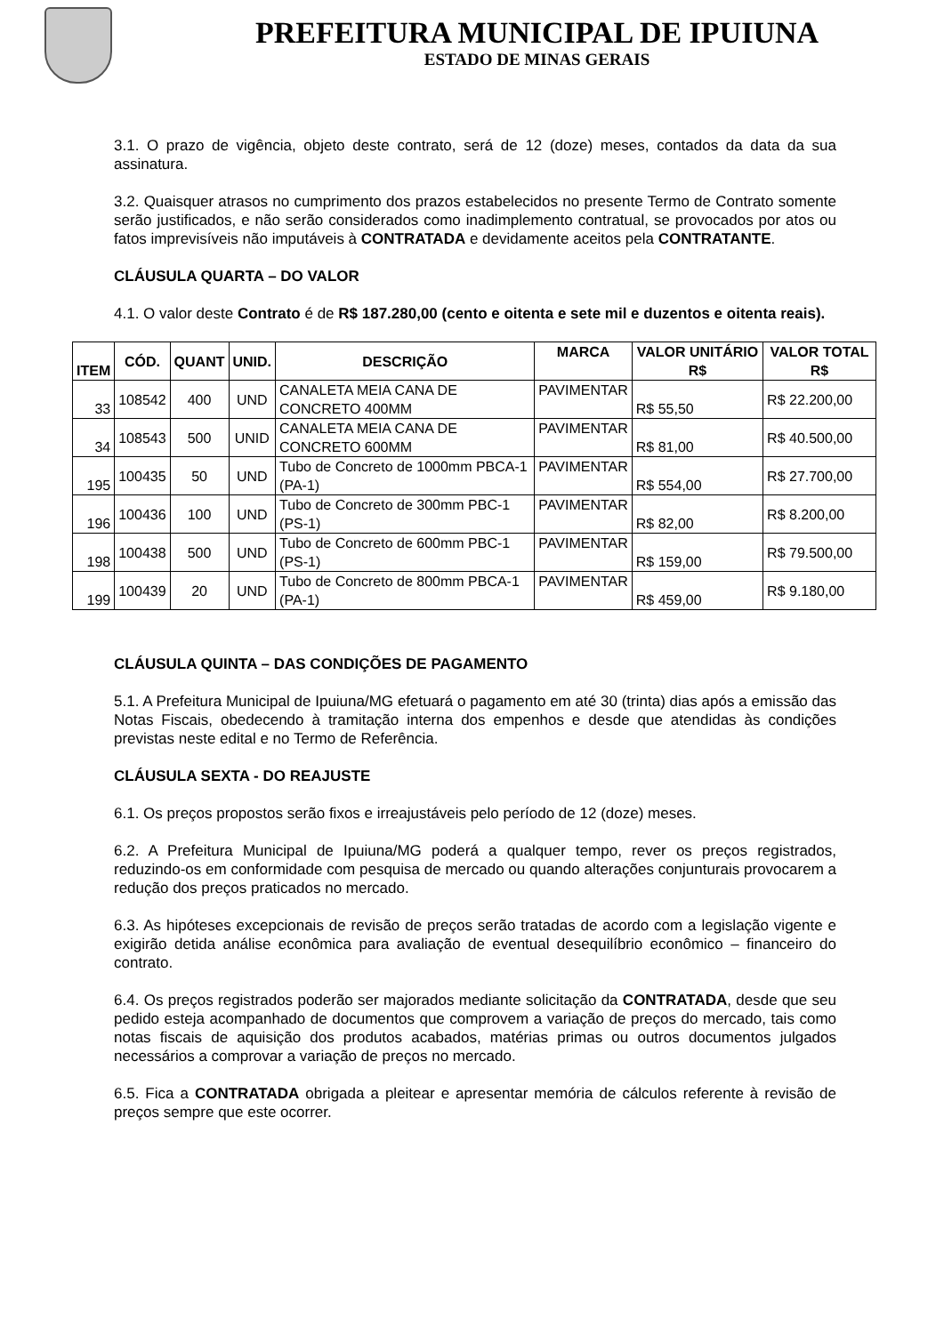PREFEITURA MUNICIPAL DE IPUIUNA
ESTADO DE MINAS GERAIS
3.1. O prazo de vigência, objeto deste contrato, será de 12 (doze) meses, contados da data da sua assinatura.
3.2. Quaisquer atrasos no cumprimento dos prazos estabelecidos no presente Termo de Contrato somente serão justificados, e não serão considerados como inadimplemento contratual, se provocados por atos ou fatos imprevisíveis não imputáveis à CONTRATADA e devidamente aceitos pela CONTRATANTE.
CLÁUSULA QUARTA – DO VALOR
4.1. O valor deste Contrato é de R$ 187.280,00 (cento e oitenta e sete mil e duzentos e oitenta reais).
| ITEM | CÓD. | QUANT | UNID. | DESCRIÇÃO | MARCA | VALOR UNITÁRIO R$ | VALOR TOTAL R$ |
| --- | --- | --- | --- | --- | --- | --- | --- |
| 33 | 108542 | 400 | UND | CANALETA MEIA CANA DE CONCRETO 400MM | PAVIMENTAR | R$ 55,50 | R$ 22.200,00 |
| 34 | 108543 | 500 | UNID | CANALETA MEIA CANA DE CONCRETO 600MM | PAVIMENTAR | R$ 81,00 | R$ 40.500,00 |
| 195 | 100435 | 50 | UND | Tubo de Concreto de 1000mm PBCA-1 (PA-1) | PAVIMENTAR | R$ 554,00 | R$ 27.700,00 |
| 196 | 100436 | 100 | UND | Tubo de Concreto de 300mm PBC-1 (PS-1) | PAVIMENTAR | R$ 82,00 | R$ 8.200,00 |
| 198 | 100438 | 500 | UND | Tubo de Concreto de 600mm PBC-1 (PS-1) | PAVIMENTAR | R$ 159,00 | R$ 79.500,00 |
| 199 | 100439 | 20 | UND | Tubo de Concreto de 800mm PBCA-1 (PA-1) | PAVIMENTAR | R$ 459,00 | R$ 9.180,00 |
CLÁUSULA QUINTA – DAS CONDIÇÕES DE PAGAMENTO
5.1. A Prefeitura Municipal de Ipuiuna/MG efetuará o pagamento em até 30 (trinta) dias após a emissão das Notas Fiscais, obedecendo à tramitação interna dos empenhos e desde que atendidas às condições previstas neste edital e no Termo de Referência.
CLÁUSULA SEXTA - DO REAJUSTE
6.1. Os preços propostos serão fixos e irreajustáveis pelo período de 12 (doze) meses.
6.2. A Prefeitura Municipal de Ipuiuna/MG poderá a qualquer tempo, rever os preços registrados, reduzindo-os em conformidade com pesquisa de mercado ou quando alterações conjunturais provocarem a redução dos preços praticados no mercado.
6.3. As hipóteses excepcionais de revisão de preços serão tratadas de acordo com a legislação vigente e exigirão detida análise econômica para avaliação de eventual desequilíbrio econômico – financeiro do contrato.
6.4. Os preços registrados poderão ser majorados mediante solicitação da CONTRATADA, desde que seu pedido esteja acompanhado de documentos que comprovem a variação de preços do mercado, tais como notas fiscais de aquisição dos produtos acabados, matérias primas ou outros documentos julgados necessários a comprovar a variação de preços no mercado.
6.5. Fica a CONTRATADA obrigada a pleitear e apresentar memória de cálculos referente à revisão de preços sempre que este ocorrer.